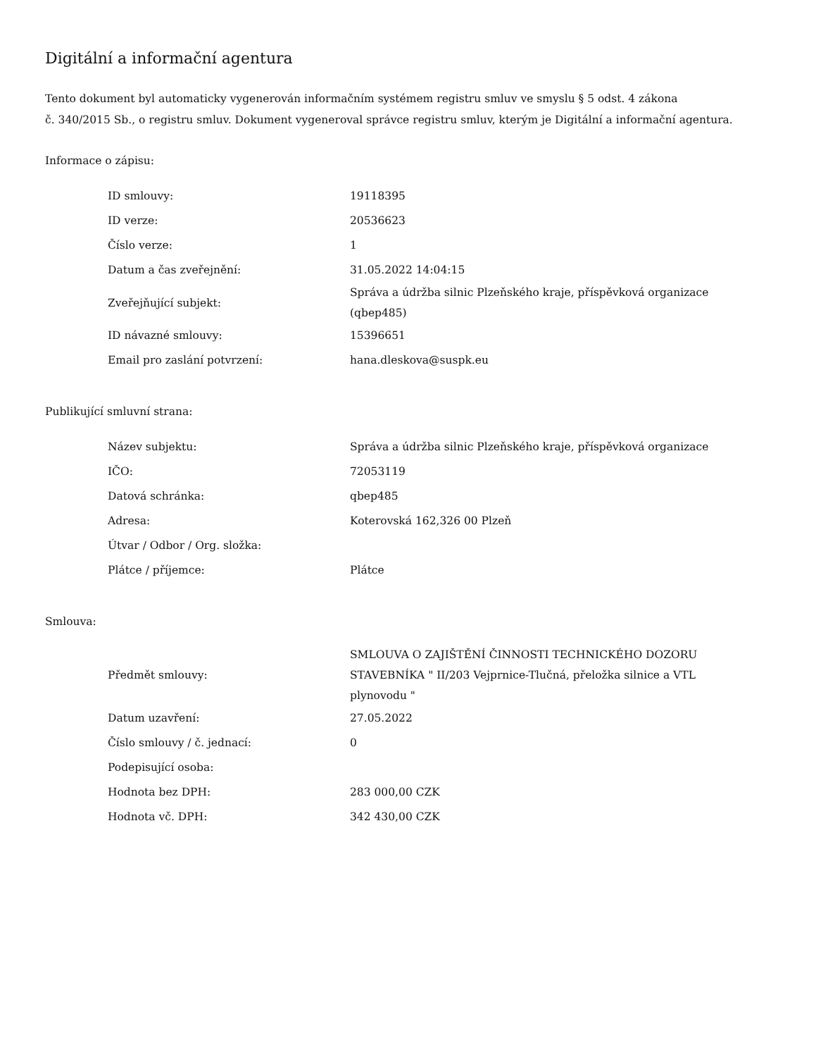Digitální a informační agentura
Tento dokument byl automaticky vygenerován informačním systémem registru smluv ve smyslu § 5 odst. 4 zákona
č. 340/2015 Sb., o registru smluv. Dokument vygeneroval správce registru smluv, kterým je Digitální a informační agentura.
Informace o zápisu:
| ID smlouvy: | 19118395 |
| ID verze: | 20536623 |
| Číslo verze: | 1 |
| Datum a čas zveřejnění: | 31.05.2022 14:04:15 |
| Zveřejňující subjekt: | Správa a údržba silnic Plzeňského kraje, příspěvková organizace (qbep485) |
| ID návazné smlouvy: | 15396651 |
| Email pro zaslání potvrzení: | hana.dleskova@suspk.eu |
Publikující smluvní strana:
| Název subjektu: | Správa a údržba silnic Plzeňského kraje, příspěvková organizace |
| IČO: | 72053119 |
| Datová schránka: | qbep485 |
| Adresa: | Koterovská 162,326 00 Plzeň |
| Útvar / Odbor / Org. složka: | |
| Plátce / příjemce: | Plátce |
Smlouva:
| Předmět smlouvy: | SMLOUVA O ZAJIŠTĚNÍ ČINNOSTI TECHNICKÉHO DOZORU STAVEBNÍKA " II/203 Vejprnice-Tlučná, přeložka silnice a VTL plynovodu " |
| Datum uzavření: | 27.05.2022 |
| Číslo smlouvy / č. jednací: | 0 |
| Podepisující osoba: | |
| Hodnota bez DPH: | 283 000,00 CZK |
| Hodnota vč. DPH: | 342 430,00 CZK |